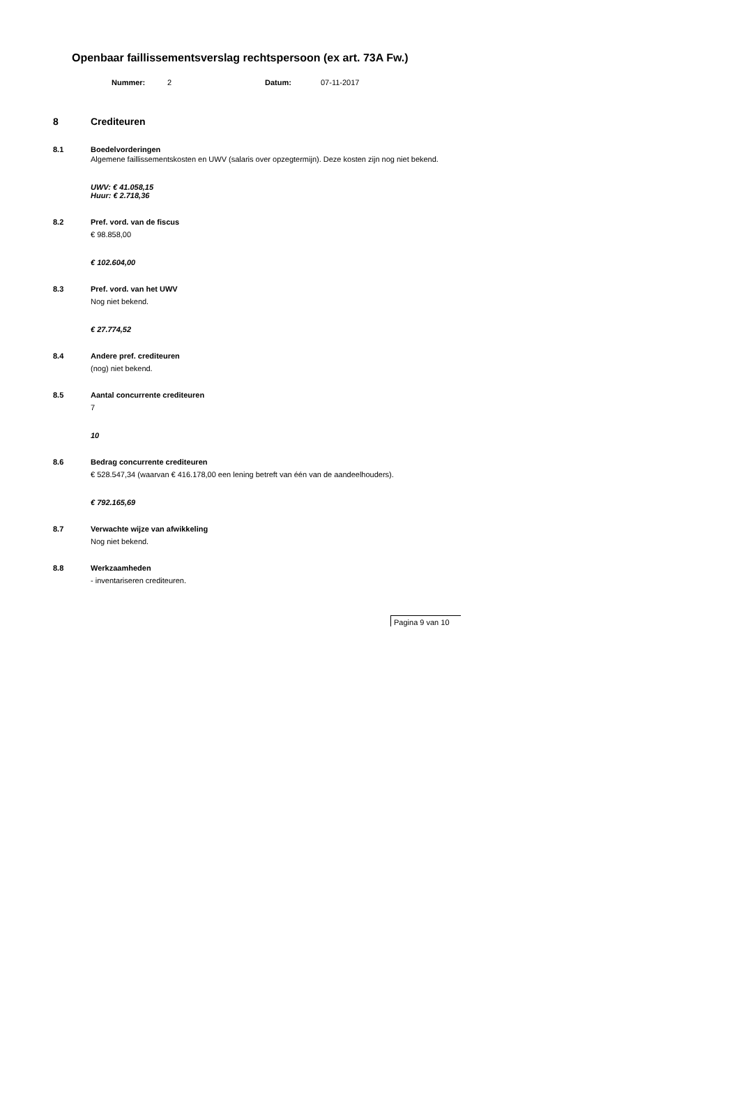Openbaar faillissementsverslag rechtspersoon (ex art. 73A Fw.)
Nummer: 2 Datum: 07-11-2017
8 Crediteuren
8.1 Boedelvorderingen
Algemene faillissementskosten en UWV (salaris over opzegtermijn). Deze kosten zijn nog niet bekend.
UWV: € 41.058,15
Huur: € 2.718,36
8.2 Pref. vord. van de fiscus
€ 98.858,00
€ 102.604,00
8.3 Pref. vord. van het UWV
Nog niet bekend.
€ 27.774,52
8.4 Andere pref. crediteuren
(nog) niet bekend.
8.5 Aantal concurrente crediteuren
7
10
8.6 Bedrag concurrente crediteuren
€ 528.547,34 (waarvan € 416.178,00 een lening betreft van één van de aandeelhouders).
€ 792.165,69
8.7 Verwachte wijze van afwikkeling
Nog niet bekend.
8.8 Werkzaamheden
- inventariseren crediteuren.
Pagina 9 van 10